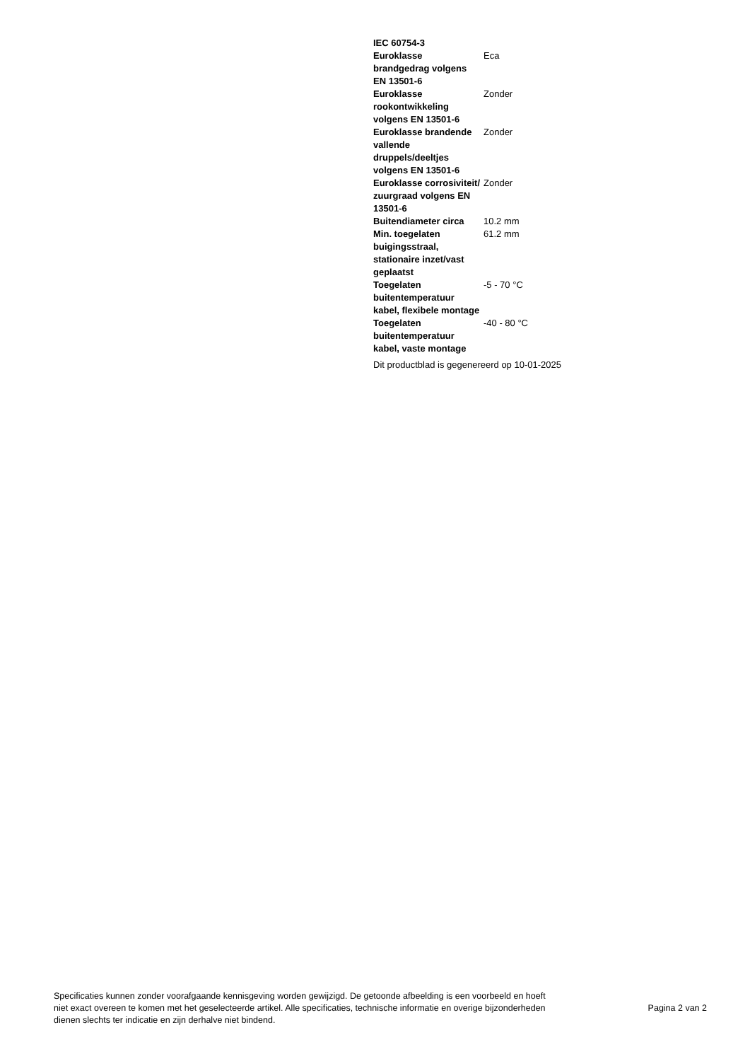| IEC 60754-3 | |
| Euroklasse brandgedrag volgens EN 13501-6 | Eca |
| Euroklasse rookontwikkeling volgens EN 13501-6 | Zonder |
| Euroklasse brandende vallende druppels/deeltjes volgens EN 13501-6 | Zonder |
| Euroklasse corrosiviteit/ zuurgraad volgens EN 13501-6 | Zonder |
| Buitendiameter circa | 10.2 mm |
| Min. toegelaten buigingsstraal, stationaire inzet/vast geplaatst | 61.2 mm |
| Toegelaten buitentemperatuur kabel, flexibele montage | -5 - 70 °C |
| Toegelaten buitentemperatuur kabel, vaste montage | -40 - 80 °C |
Dit productblad is gegenereerd op 10-01-2025
Specificaties kunnen zonder voorafgaande kennisgeving worden gewijzigd. De getoonde afbeelding is een voorbeeld en hoeft niet exact overeen te komen met het geselecteerde artikel. Alle specificaties, technische informatie en overige bijzonderheden dienen slechts ter indicatie en zijn derhalve niet bindend.
Pagina 2 van 2